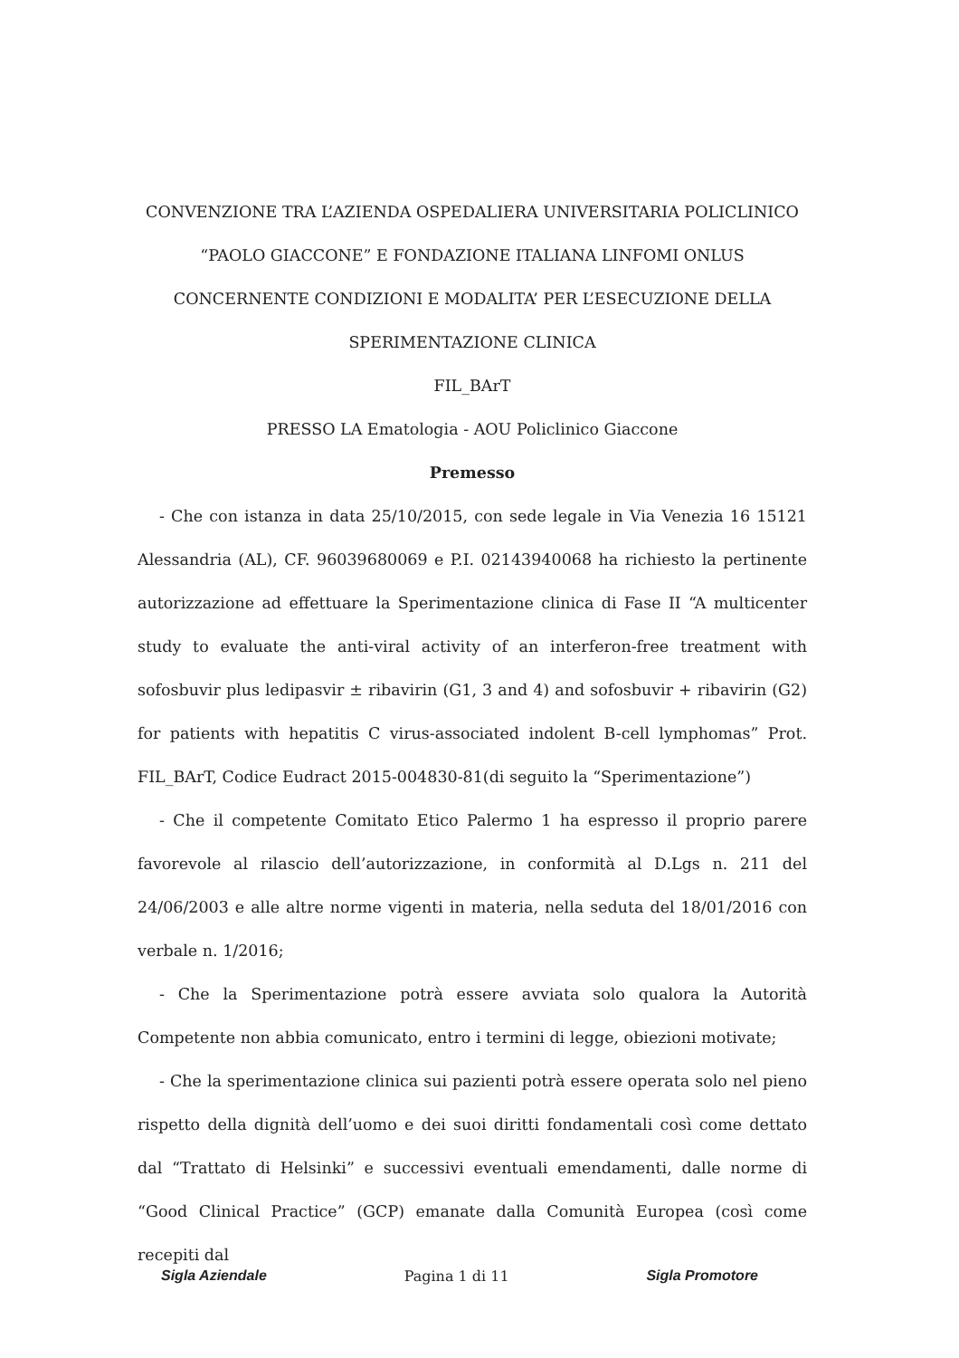CONVENZIONE TRA L’AZIENDA OSPEDALIERA UNIVERSITARIA POLICLINICO “PAOLO GIACCONE” E FONDAZIONE ITALIANA LINFOMI ONLUS CONCERNENTE CONDIZIONI E MODALITA’ PER L’ESECUZIONE DELLA SPERIMENTAZIONE CLINICA
FIL_BArT
PRESSO LA Ematologia - AOU Policlinico Giaccone
Premesso
- Che con istanza in data 25/10/2015, con sede legale in Via Venezia 16 15121 Alessandria (AL), CF. 96039680069 e P.I. 02143940068 ha richiesto la pertinente autorizzazione ad effettuare la Sperimentazione clinica di Fase II “A multicenter study to evaluate the anti-viral activity of an interferon-free treatment with sofosbuvir plus ledipasvir ± ribavirin (G1, 3 and 4) and sofosbuvir + ribavirin (G2) for patients with hepatitis C virus-associated indolent B-cell lymphomas” Prot. FIL_BArT, Codice Eudract 2015-004830-81(di seguito la “Sperimentazione”)
- Che il competente Comitato Etico Palermo 1 ha espresso il proprio parere favorevole al rilascio dell’autorizzazione, in conformità al D.Lgs n. 211 del 24/06/2003 e alle altre norme vigenti in materia, nella seduta del 18/01/2016 con verbale n. 1/2016;
- Che la Sperimentazione potrà essere avviata solo qualora la Autorità Competente non abbia comunicato, entro i termini di legge, obiezioni motivate;
- Che la sperimentazione clinica sui pazienti potrà essere operata solo nel pieno rispetto della dignità dell’uomo e dei suoi diritti fondamentali così come dettato dal “Trattato di Helsinki” e successivi eventuali emendamenti, dalle norme di “Good Clinical Practice” (GCP) emanate dalla Comunità Europea (così come recepiti dal
Sigla Aziendale Pagina 1 di 11 Sigla Promotore